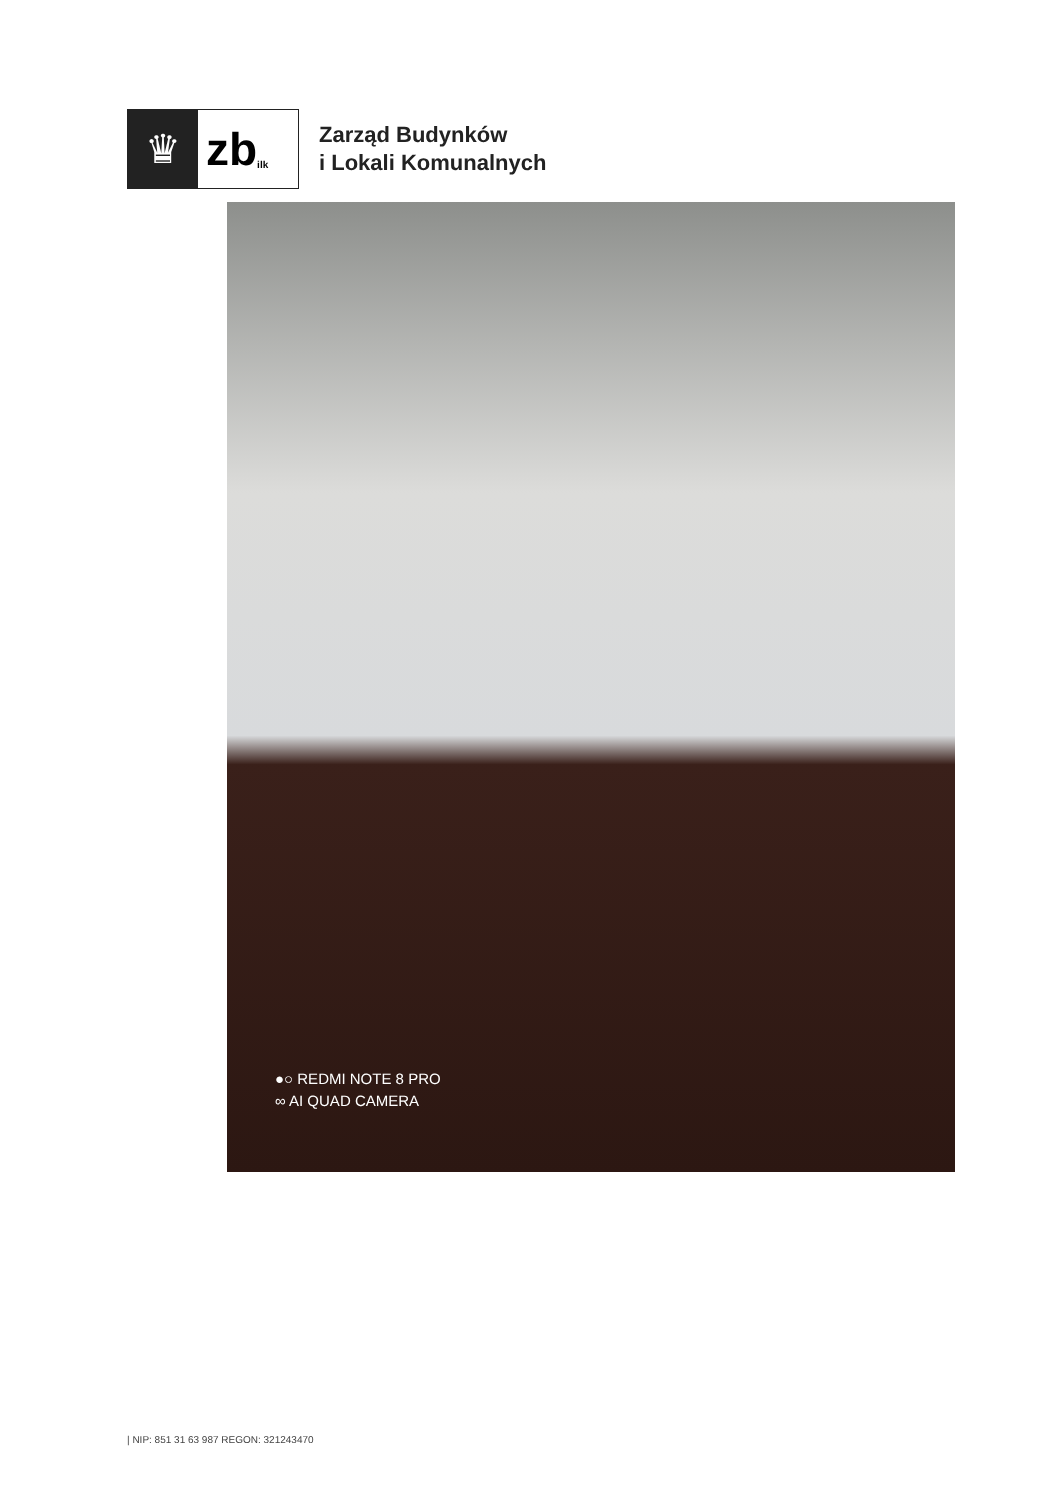♛
zb ilk
Zarząd Budynków
i Lokali Komunalnych
●○ REDMI NOTE 8 PRO
∞ AI QUAD CAMERA
| NIP: 851 31 63 987 REGON: 321243470